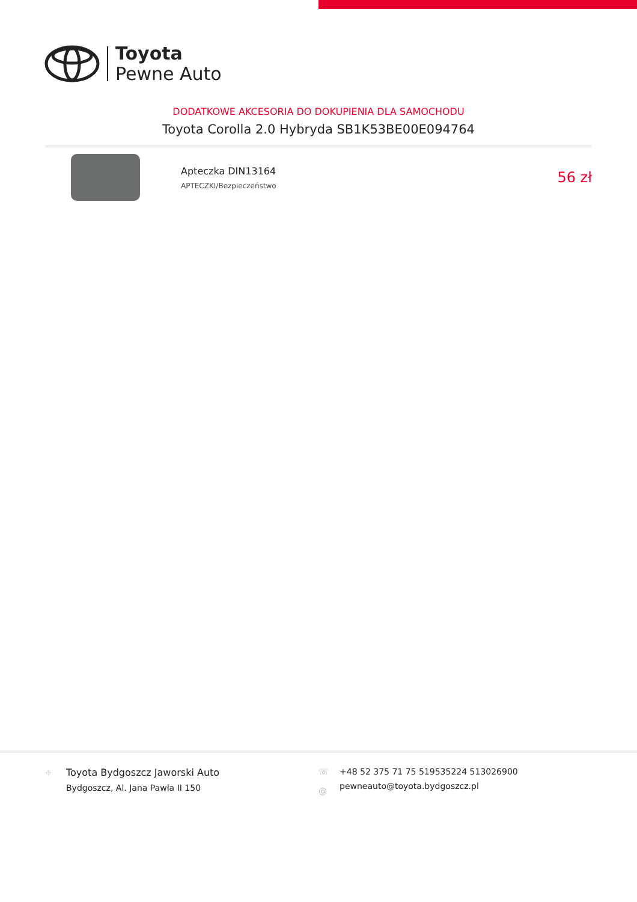Toyota
Pewne Auto
DODATKOWE AKCESORIA DO DOKUPIENIA DLA SAMOCHODU
Toyota Corolla 2.0 Hybryda SB1K53BE00E094764
Apteczka DIN13164
APTECZKI/Bezpieczeństwo
56 zł
⌖ Toyota Bydgoszcz Jaworski Auto
Bydgoszcz, Al. Jana Pawła II 150
☏
@
+48 52 375 71 75 519535224 513026900
pewneauto@toyota.bydgoszcz.pl